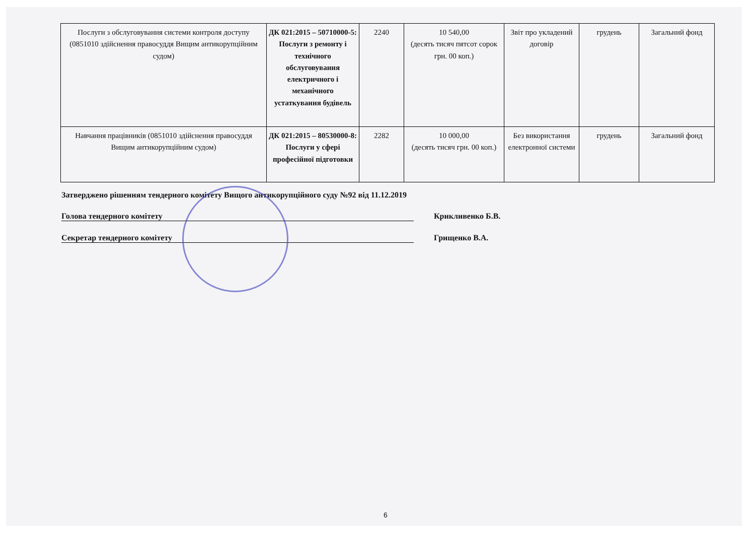| Послуги з обслуговування системи контроля доступу (0851010 здійснення правосуддя Вищим антикорупційним судом) | ДК 021:2015 – 50710000-5: Послуги з ремонту і технічного обслуговування електричного і механічного устаткування будівель | 2240 | 10 540,00 (десять тисяч пятсот сорок грн. 00 коп.) | Звіт про укладений договір | грудень | Загальний фонд |
| Навчання працівників (0851010 здійснення правосуддя Вищим антикорупційним судом) | ДК 021:2015 – 80530000-8: Послуги у сфері професійної підготовки | 2282 | 10 000,00 (десять тисяч грн. 00 коп.) | Без використання електронної системи | грудень | Загальний фонд |
Затверджено рішенням тендерного комітету Вищого антикорупційного суду №92 від 11.12.2019
Голова тендерного комітету Крикливенко Б.В.
Секретар тендерного комітету Грищенко В.А.
6